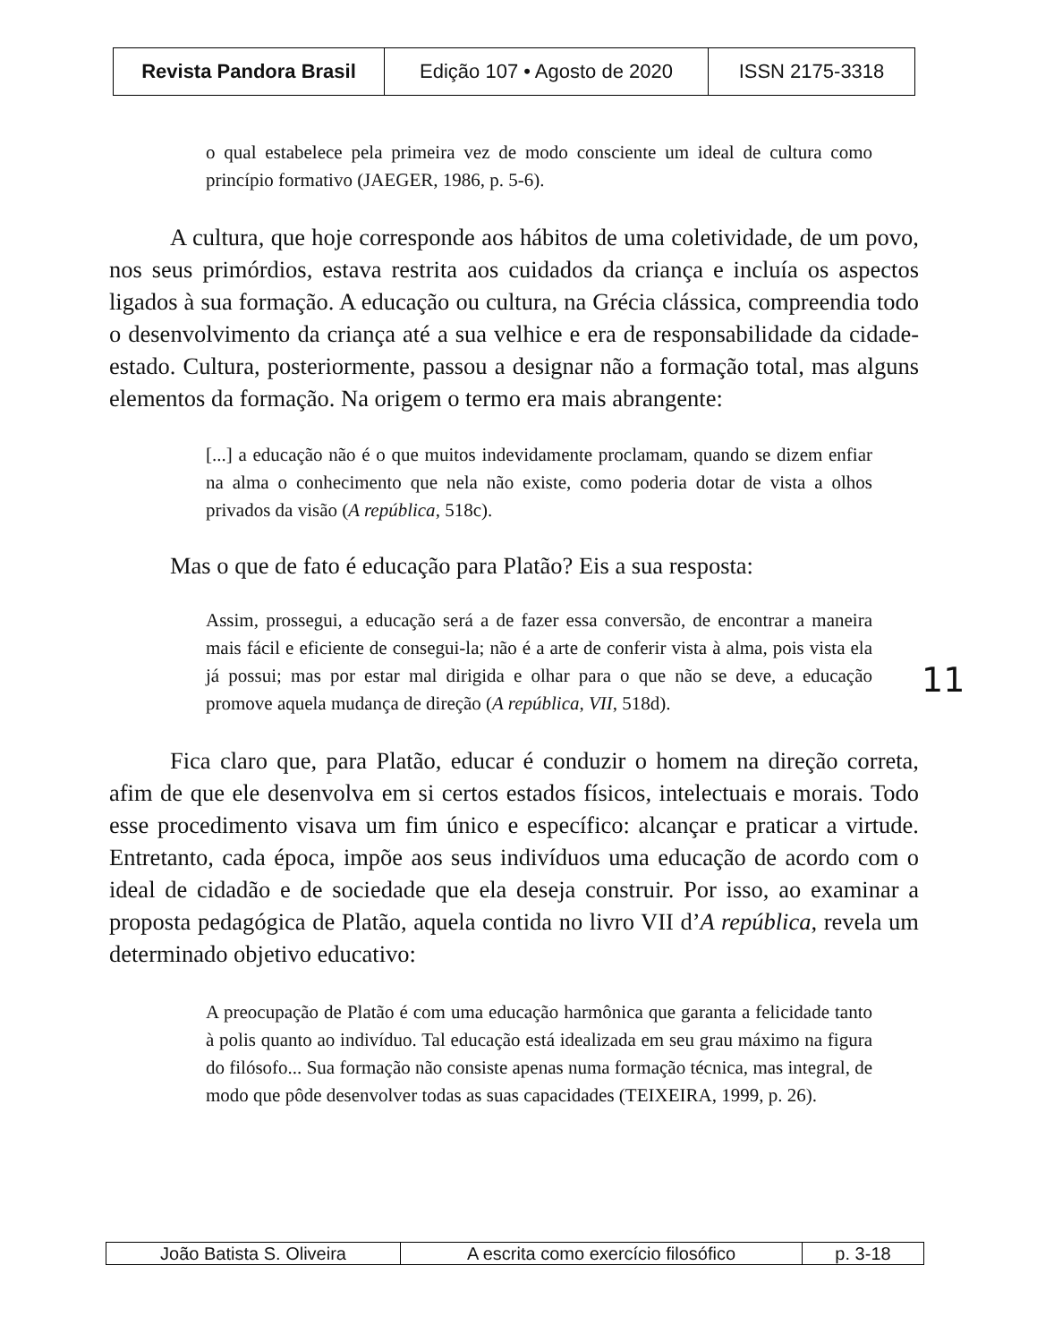| Revista Pandora Brasil | Edição 107 • Agosto de 2020 | ISSN 2175-3318 |
o qual estabelece pela primeira vez de modo consciente um ideal de cultura como princípio formativo (JAEGER, 1986, p. 5-6).
A cultura, que hoje corresponde aos hábitos de uma coletividade, de um povo, nos seus primórdios, estava restrita aos cuidados da criança e incluía os aspectos ligados à sua formação. A educação ou cultura, na Grécia clássica, compreendia todo o desenvolvimento da criança até a sua velhice e era de responsabilidade da cidade-estado. Cultura, posteriormente, passou a designar não a formação total, mas alguns elementos da formação. Na origem o termo era mais abrangente:
[...] a educação não é o que muitos indevidamente proclamam, quando se dizem enfiar na alma o conhecimento que nela não existe, como poderia dotar de vista a olhos privados da visão (A república, 518c).
Mas o que de fato é educação para Platão? Eis a sua resposta:
Assim, prossegui, a educação será a de fazer essa conversão, de encontrar a maneira mais fácil e eficiente de consegui-la; não é a arte de conferir vista à alma, pois vista ela já possui; mas por estar mal dirigida e olhar para o que não se deve, a educação promove aquela mudança de direção (A república, VII, 518d).
Fica claro que, para Platão, educar é conduzir o homem na direção correta, afim de que ele desenvolva em si certos estados físicos, intelectuais e morais. Todo esse procedimento visava um fim único e específico: alcançar e praticar a virtude. Entretanto, cada época, impõe aos seus indivíduos uma educação de acordo com o ideal de cidadão e de sociedade que ela deseja construir. Por isso, ao examinar a proposta pedagógica de Platão, aquela contida no livro VII d’A república, revela um determinado objetivo educativo:
A preocupação de Platão é com uma educação harmônica que garanta a felicidade tanto à polis quanto ao indivíduo. Tal educação está idealizada em seu grau máximo na figura do filósofo... Sua formação não consiste apenas numa formação técnica, mas integral, de modo que pôde desenvolver todas as suas capacidades (TEIXEIRA, 1999, p. 26).
11
| João Batista S. Oliveira | A escrita como exercício filosófico | p. 3-18 |